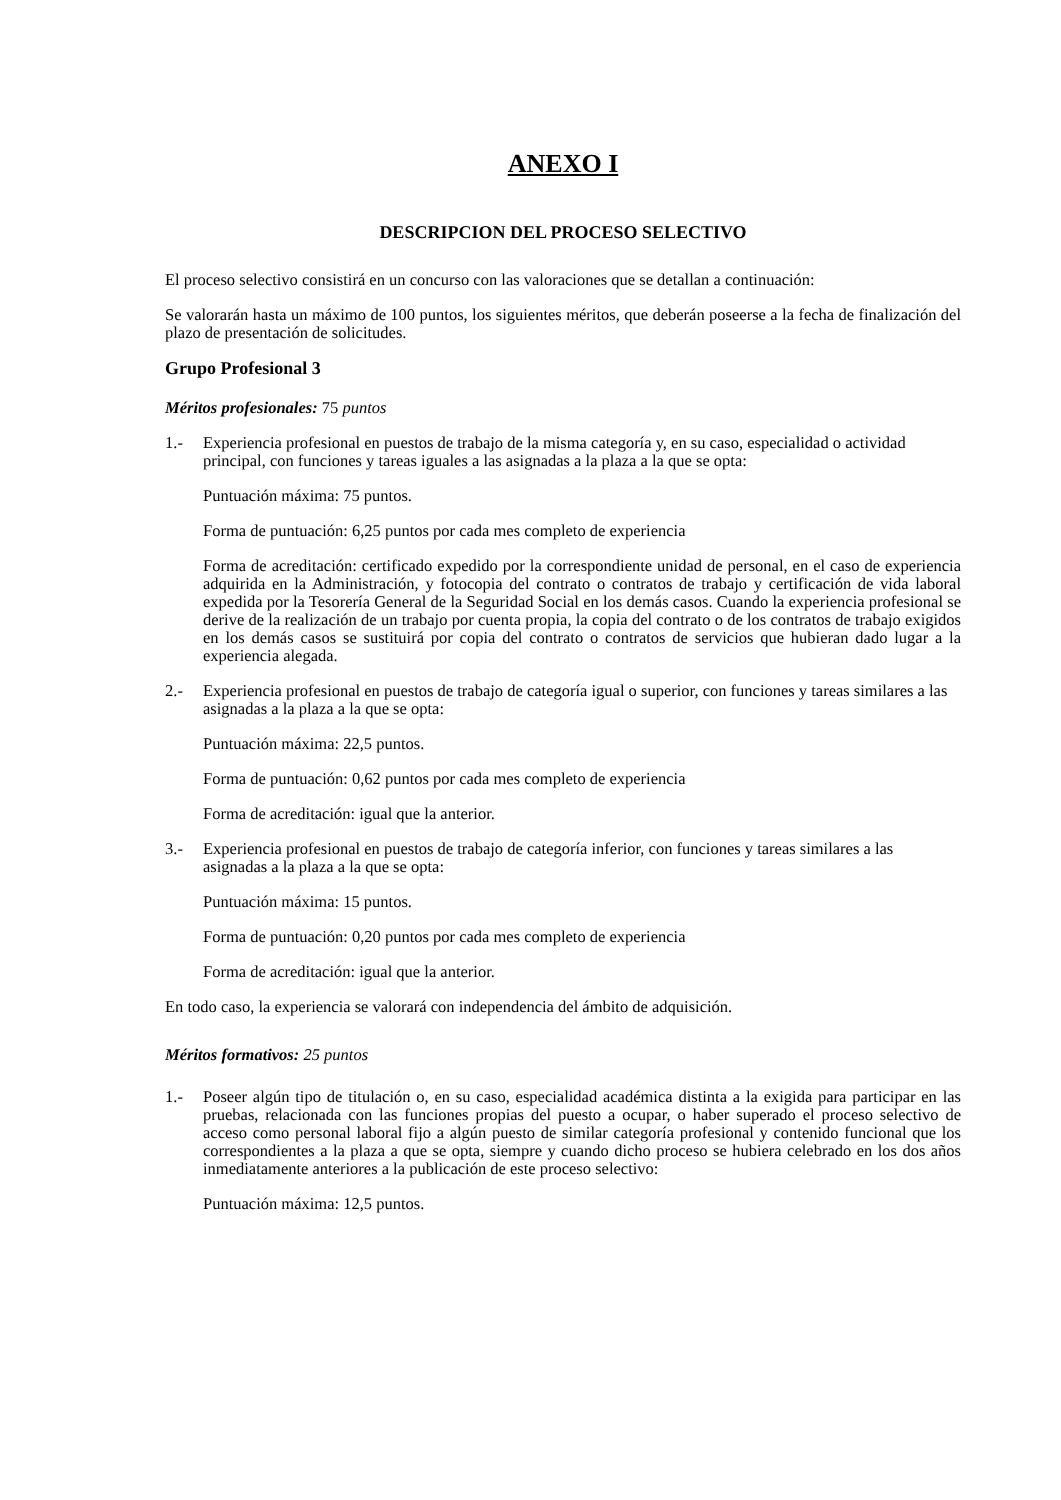ANEXO I
DESCRIPCION DEL PROCESO SELECTIVO
El proceso selectivo consistirá en un concurso con las valoraciones que se detallan a continuación:
Se valorarán hasta un máximo de 100 puntos, los siguientes méritos, que deberán poseerse a la fecha de finalización del plazo de presentación de solicitudes.
Grupo Profesional 3
Méritos profesionales: 75 puntos
1.- Experiencia profesional en puestos de trabajo de la misma categoría y, en su caso, especialidad o actividad principal, con funciones y tareas iguales a las asignadas a la plaza a la que se opta:
Puntuación máxima: 75 puntos.
Forma de puntuación: 6,25 puntos por cada mes completo de experiencia
Forma de acreditación: certificado expedido por la correspondiente unidad de personal, en el caso de experiencia adquirida en la Administración, y fotocopia del contrato o contratos de trabajo y certificación de vida laboral expedida por la Tesorería General de la Seguridad Social en los demás casos. Cuando la experiencia profesional se derive de la realización de un trabajo por cuenta propia, la copia del contrato o de los contratos de trabajo exigidos en los demás casos se sustituirá por copia del contrato o contratos de servicios que hubieran dado lugar a la experiencia alegada.
2.- Experiencia profesional en puestos de trabajo de categoría igual o superior, con funciones y tareas similares a las asignadas a la plaza a la que se opta:
Puntuación máxima: 22,5 puntos.
Forma de puntuación: 0,62 puntos por cada mes completo de experiencia
Forma de acreditación: igual que la anterior.
3.- Experiencia profesional en puestos de trabajo de categoría inferior, con funciones y tareas similares a las asignadas a la plaza a la que se opta:
Puntuación máxima: 15 puntos.
Forma de puntuación: 0,20 puntos por cada mes completo de experiencia
Forma de acreditación: igual que la anterior.
En todo caso, la experiencia se valorará con independencia del ámbito de adquisición.
Méritos formativos: 25 puntos
1.- Poseer algún tipo de titulación o, en su caso, especialidad académica distinta a la exigida para participar en las pruebas, relacionada con las funciones propias del puesto a ocupar, o haber superado el proceso selectivo de acceso como personal laboral fijo a algún puesto de similar categoría profesional y contenido funcional que los correspondientes a la plaza a que se opta, siempre y cuando dicho proceso se hubiera celebrado en los dos años inmediatamente anteriores a la publicación de este proceso selectivo:
Puntuación máxima: 12,5 puntos.